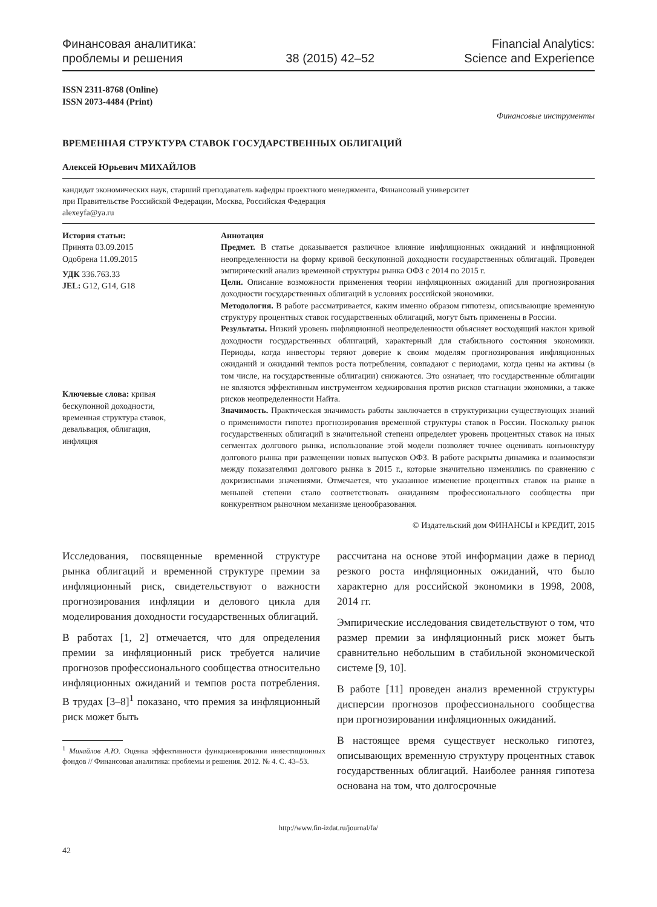Финансовая аналитика:
проблемы и решения
38 (2015) 42–52
Financial Analytics:
Science and Experience
ISSN 2311-8768 (Online)
ISSN 2073-4484 (Print)
Финансовые инструменты
ВРЕМЕННАЯ СТРУКТУРА СТАВОК ГОСУДАРСТВЕННЫХ ОБЛИГАЦИЙ
Алексей Юрьевич МИХАЙЛОВ
кандидат экономических наук, старший преподаватель кафедры проектного менеджмента, Финансовый университет
при Правительстве Российской Федерации, Москва, Российская Федерация
alexeyfa@ya.ru
История статьи:
Принята 03.09.2015
Одобрена 11.09.2015
УДК 336.763.33
JEL: G12, G14, G18
Ключевые слова: кривая бескупонной доходности, временная структура ставок, девальвация, облигация, инфляция
Аннотация
Предмет. В статье доказывается различное влияние инфляционных ожиданий и инфляционной неопределенности на форму кривой бескупонной доходности государственных облигаций. Проведен эмпирический анализ временной структуры рынка ОФЗ с 2014 по 2015 г.
Цели. Описание возможности применения теории инфляционных ожиданий для прогнозирования доходности государственных облигаций в условиях российской экономики.
Методология. В работе рассматривается, каким именно образом гипотезы, описывающие временную структуру процентных ставок государственных облигаций, могут быть применены в России.
Результаты. Низкий уровень инфляционной неопределенности объясняет восходящий наклон кривой доходности государственных облигаций, характерный для стабильного состояния экономики. Периоды, когда инвесторы теряют доверие к своим моделям прогнозирования инфляционных ожиданий и ожиданий темпов роста потребления, совпадают с периодами, когда цены на активы (в том числе, на государственные облигации) снижаются. Это означает, что государственные облигации не являются эффективным инструментом хеджирования против рисков стагнации экономики, а также рисков неопределенности Найта.
Значимость. Практическая значимость работы заключается в структуризации существующих знаний о применимости гипотез прогнозирования временной структуры ставок в России. Поскольку рынок государственных облигаций в значительной степени определяет уровень процентных ставок на иных сегментах долгового рынка, использование этой модели позволяет точнее оценивать конъюнктуру долгового рынка при размещении новых выпусков ОФЗ. В работе раскрыты динамика и взаимосвязи между показателями долгового рынка в 2015 г., которые значительно изменились по сравнению с докризисными значениями. Отмечается, что указанное изменение процентных ставок на рынке в меньшей степени стало соответствовать ожиданиям профессионального сообщества при конкурентном рыночном механизме ценообразования.
© Издательский дом ФИНАНСЫ и КРЕДИТ, 2015
Исследования, посвященные временной структуре рынка облигаций и временной структуре премии за инфляционный риск, свидетельствуют о важности прогнозирования инфляции и делового цикла для моделирования доходности государственных облигаций.
В работах [1, 2] отмечается, что для определения премии за инфляционный риск требуется наличие прогнозов профессионального сообщества относительно инфляционных ожиданий и темпов роста потребления. В трудах [3–8]<sup>1</sup> показано, что премия за инфляционный риск может быть
<sup>1</sup> Михайлов А.Ю. Оценка эффективности функционирования инвестиционных фондов // Финансовая аналитика: проблемы и решения. 2012. № 4. С. 43–53.
рассчитана на основе этой информации даже в период резкого роста инфляционных ожиданий, что было характерно для российской экономики в 1998, 2008, 2014 гг.
Эмпирические исследования свидетельствуют о том, что размер премии за инфляционный риск может быть сравнительно небольшим в стабильной экономической системе [9, 10].
В работе [11] проведен анализ временной структуры дисперсии прогнозов профессионального сообщества при прогнозировании инфляционных ожиданий.
В настоящее время существует несколько гипотез, описывающих временную структуру процентных ставок государственных облигаций. Наиболее ранняя гипотеза основана на том, что долгосрочные
http://www.fin-izdat.ru/journal/fa/
42